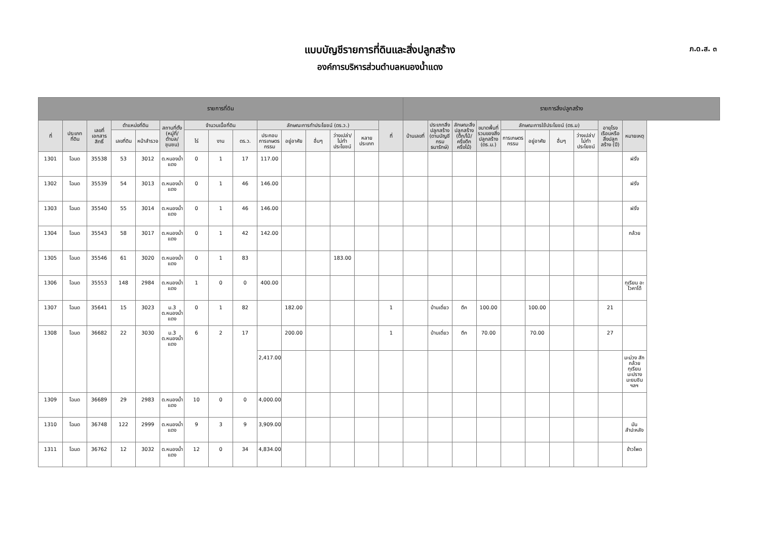แบบบัญชีรายการที่ดินและสิ่งปลูกสร้าง
องค์การบริหารส่วนตำบลหนองน้ำแดง
ภ.ด.ส. ๓
| รายการที่ดิน | | | | | | | | | | | | | | | รายการสิ่งปลูกสร้าง | | | | | | | | | | |
| --- | --- | --- | --- | --- | --- | --- | --- | --- | --- | --- | --- | --- | --- | --- | --- | --- | --- | --- | --- | --- | --- | --- | --- | --- | --- |
| ที่ | ประเภทที่ดิน | เลขที่เอกสารสิทธิ์ | ตำแหน่งที่ดิน | | สถานที่ตั้ง (หมู่ที่/ตำบล/ชุมชน) | จำนวนเนื้อที่ดิน | | | ลักษณะการทำประโยชน์ (ตร.ว.) | | | | | ที่ | บ้านเลขที่ | ประเภทสิ่งปลูกสร้าง (ตามบัญชีกรมธนารักษ์) | ลักษณะสิ่งปลูกสร้าง (ตึก/ไม้/ครึ่งตึกครึ่งไม้) | ขนาดพื้นที่รวมของสิ่งปลูกสร้าง (ตร.ม.) | ลักษณะการใช้ประโยชน์ (ตร.ม) | | | | อายุโรงเรือนหรือสิ่งปลูกสร้าง (ปี) | หมายเหตุ | |
| | | | เลขที่ดิน | หน้าสำรวจ | | ไร่ | งาน | ตร.ว. | ประกอบการเกษตรกรรม | อยู่อาศัย | อื่นๆ | ว่างเปล่า/ไม่ทำประโยชน์ | หลายประเภท | | | | | | การเกษตรกรรม | อยู่อาศัย | อื่นๆ | ว่างเปล่า/ไม่ทำประโยชน์ | | | |
| 1301 | โฉนด | 35538 | 53 | 3012 | ต.หนองน้ำแดง | 0 | 1 | 17 | 117.00 | | | | | | | | | | | | | | | ฝรั่ง | |
| 1302 | โฉนด | 35539 | 54 | 3013 | ต.หนองน้ำแดง | 0 | 1 | 46 | 146.00 | | | | | | | | | | | | | | | ฝรั่ง | |
| 1303 | โฉนด | 35540 | 55 | 3014 | ต.หนองน้ำแดง | 0 | 1 | 46 | 146.00 | | | | | | | | | | | | | | | ฝรั่ง | |
| 1304 | โฉนด | 35543 | 58 | 3017 | ต.หนองน้ำแดง | 0 | 1 | 42 | 142.00 | | | | | | | | | | | | | | | กล้วย | |
| 1305 | โฉนด | 35546 | 61 | 3020 | ต.หนองน้ำแดง | 0 | 1 | 83 | | | | 183.00 | | | | | | | | | | | | | |
| 1306 | โฉนด | 35553 | 148 | 2984 | ต.หนองน้ำแดง | 1 | 0 | 0 | 400.00 | | | | | | | | | | | | | | | ทุเรียน อะโวคาโด้ | |
| 1307 | โฉนด | 35641 | 15 | 3023 | ม.3 ต.หนองน้ำแดง | 0 | 1 | 82 | | 182.00 | | | | 1 | | บ้านเดี่ยว | ตึก | 100.00 | | 100.00 | | | 21 | | |
| 1308 | โฉนด | 36682 | 22 | 3030 | ม.3 ต.หนองน้ำแดง | 6 | 2 | 17 | | 200.00 | | | | 1 | | บ้านเดี่ยว | ตึก | 70.00 | | 70.00 | | | 27 | | |
| | | | | | | | | | 2,417.00 | | | | | | | | | | | | | | | มะม่วง สัก กล้วย ทุเรียน มะปราง มะยมชิม ฯลฯ | |
| 1309 | โฉนด | 36689 | 29 | 2983 | ต.หนองน้ำแดง | 10 | 0 | 0 | 4,000.00 | | | | | | | | | | | | | | | | |
| 1310 | โฉนด | 36748 | 122 | 2999 | ต.หนองน้ำแดง | 9 | 3 | 9 | 3,909.00 | | | | | | | | | | | | | | | มันสำปะหลัง | |
| 1311 | โฉนด | 36762 | 12 | 3032 | ต.หนองน้ำแดง | 12 | 0 | 34 | 4,834.00 | | | | | | | | | | | | | | | ข้าวโพด | |